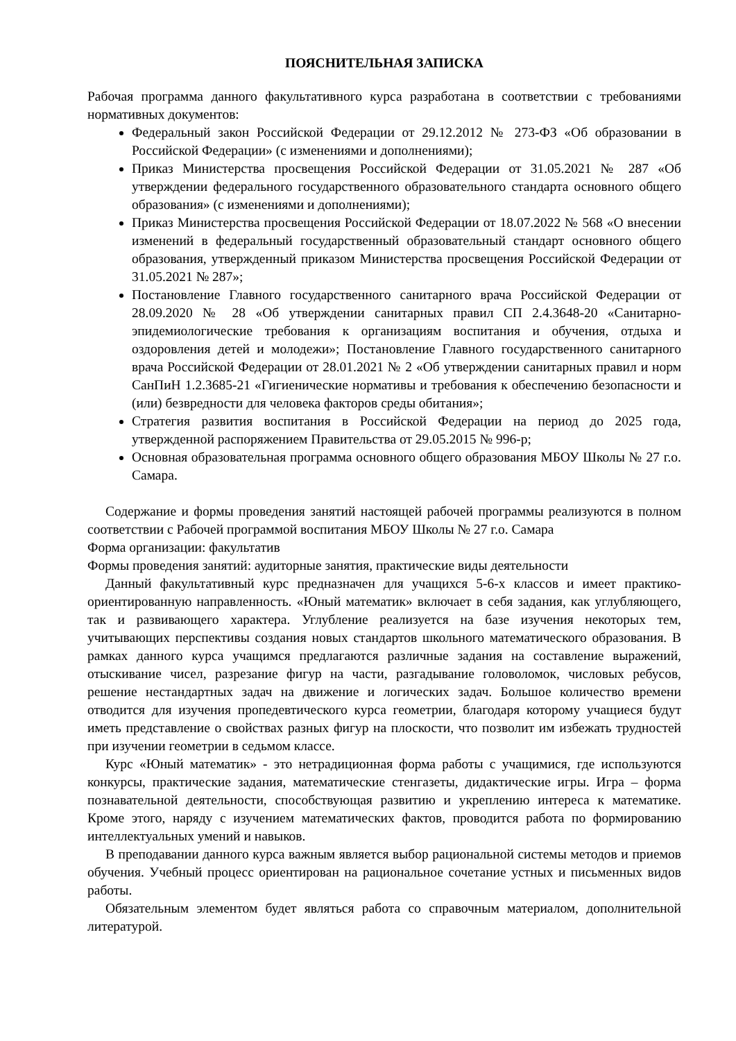ПОЯСНИТЕЛЬНАЯ ЗАПИСКА
Рабочая программа данного факультативного курса разработана в соответствии с требованиями нормативных документов:
Федеральный закон Российской Федерации от 29.12.2012 № 273-ФЗ «Об образовании в Российской Федерации» (с изменениями и дополнениями);
Приказ Министерства просвещения Российской Федерации от 31.05.2021 № 287 «Об утверждении федерального государственного образовательного стандарта основного общего образования» (с изменениями и дополнениями);
Приказ Министерства просвещения Российской Федерации от 18.07.2022 № 568 «О внесении изменений в федеральный государственный образовательный стандарт основного общего образования, утвержденный приказом Министерства просвещения Российской Федерации от 31.05.2021 № 287»;
Постановление Главного государственного санитарного врача Российской Федерации от 28.09.2020 № 28 «Об утверждении санитарных правил СП 2.4.3648-20 «Санитарно-эпидемиологические требования к организациям воспитания и обучения, отдыха и оздоровления детей и молодежи»; Постановление Главного государственного санитарного врача Российской Федерации от 28.01.2021 № 2 «Об утверждении санитарных правил и норм СанПиН 1.2.3685-21 «Гигиенические нормативы и требования к обеспечению безопасности и (или) безвредности для человека факторов среды обитания»;
Стратегия развития воспитания в Российской Федерации на период до 2025 года, утвержденной распоряжением Правительства от 29.05.2015 № 996-р;
Основная образовательная программа основного общего образования МБОУ Школы № 27 г.о. Самара.
Содержание и формы проведения занятий настоящей рабочей программы реализуются в полном соответствии с Рабочей программой воспитания МБОУ Школы № 27 г.о. Самара
Форма организации: факультатив
Формы проведения занятий: аудиторные занятия, практические виды деятельности
Данный факультативный курс предназначен для учащихся 5-6-х классов и имеет практико-ориентированную направленность. «Юный математик» включает в себя задания, как углубляющего, так и развивающего характера. Углубление реализуется на базе изучения некоторых тем, учитывающих перспективы создания новых стандартов школьного математического образования. В рамках данного курса учащимся предлагаются различные задания на составление выражений, отыскивание чисел, разрезание фигур на части, разгадывание головоломок, числовых ребусов, решение нестандартных задач на движение и логических задач. Большое количество времени отводится для изучения пропедевтического курса геометрии, благодаря которому учащиеся будут иметь представление о свойствах разных фигур на плоскости, что позволит им избежать трудностей при изучении геометрии в седьмом классе.
Курс «Юный математик» - это нетрадиционная форма работы с учащимися, где используются конкурсы, практические задания, математические стенгазеты, дидактические игры. Игра – форма познавательной деятельности, способствующая развитию и укреплению интереса к математике. Кроме этого, наряду с изучением математических фактов, проводится работа по формированию интеллектуальных умений и навыков.
В преподавании данного курса важным является выбор рациональной системы методов и приемов обучения. Учебный процесс ориентирован на рациональное сочетание устных и письменных видов работы.
Обязательным элементом будет являться работа со справочным материалом, дополнительной литературой.